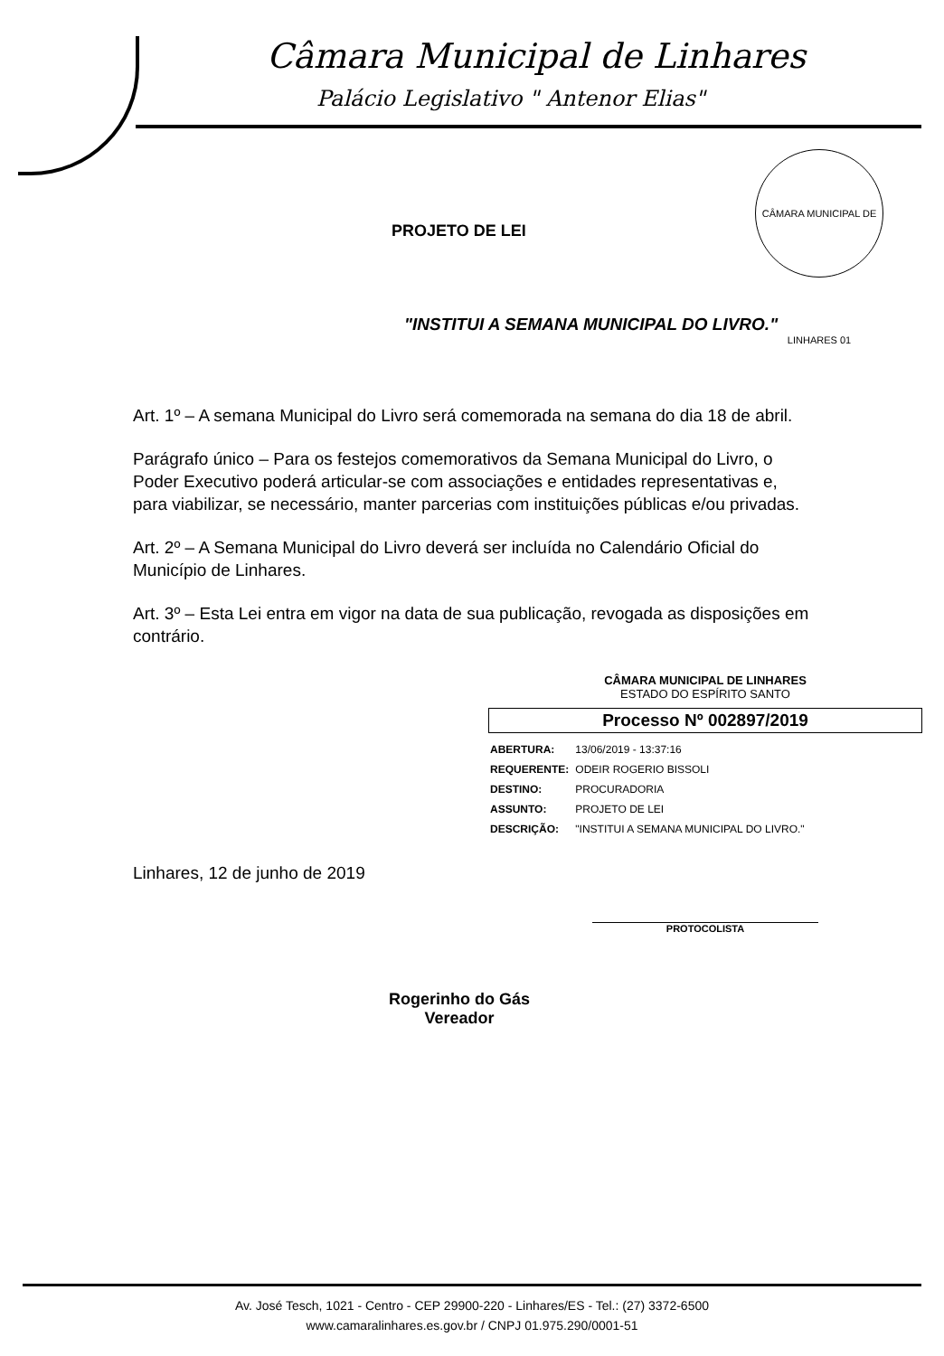Câmara Municipal de Linhares
Palácio Legislativo " Antenor Elias"
CÂMARA MUNICIPAL DE LINHARES 01
PROJETO DE LEI
"INSTITUI A SEMANA MUNICIPAL DO LIVRO."
Art. 1º – A semana Municipal do Livro será comemorada na semana do dia 18 de abril.
Parágrafo único – Para os festejos comemorativos da Semana Municipal do Livro, o Poder Executivo poderá articular-se com associações e entidades representativas e, para viabilizar, se necessário, manter parcerias com instituições públicas e/ou privadas.
Art. 2º – A Semana Municipal do Livro deverá ser incluída no Calendário Oficial do Município de Linhares.
Art. 3º – Esta Lei entra em vigor na data de sua publicação, revogada as disposições em contrário.
CÂMARA MUNICIPAL DE LINHARES
ESTADO DO ESPÍRITO SANTO
Processo Nº 002897/2019
| ABERTURA: | 13/06/2019 - 13:37:16 |
| REQUERENTE: | ODEIR ROGERIO BISSOLI |
| DESTINO: | PROCURADORIA |
| ASSUNTO: | PROJETO DE LEI |
| DESCRIÇÃO: | "INSTITUI A SEMANA MUNICIPAL DO LIVRO." |
Linhares, 12 de junho de 2019
PROTOCOLISTA
Rogerinho do Gás
Vereador
Av. José Tesch, 1021 - Centro - CEP 29900-220 - Linhares/ES - Tel.: (27) 3372-6500
www.camaralinhares.es.gov.br / CNPJ 01.975.290/0001-51